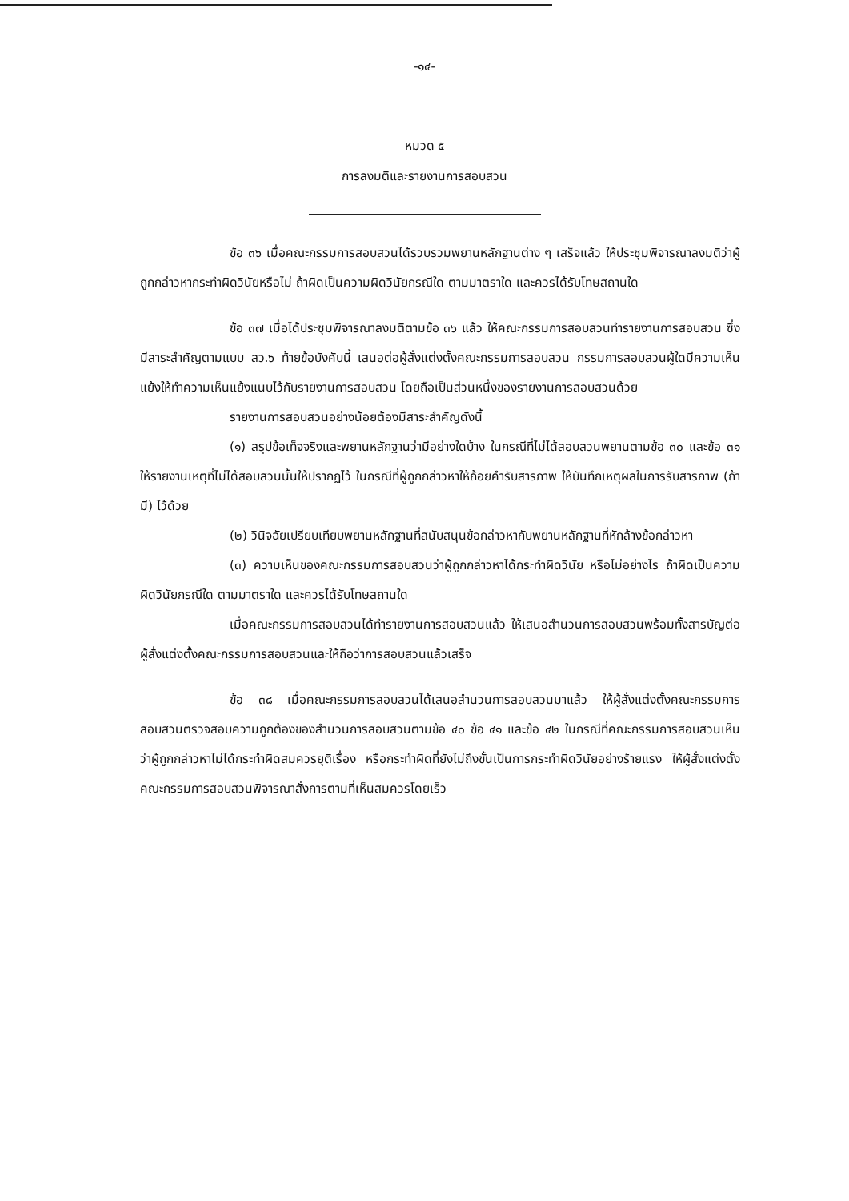-๑๔-
หมวด ๕
การลงมติและรายงานการสอบสวน
ข้อ ๓๖ เมื่อคณะกรรมการสอบสวนได้รวบรวมพยานหลักฐานต่าง ๆ เสร็จแล้ว ให้ประชุมพิจารณาลงมติว่าผู้ถูกกล่าวหากระทำผิดวินัยหรือไม่ ถ้าผิดเป็นความผิดวินัยกรณีใด ตามมาตราใด และควรได้รับโทษสถานใด
ข้อ ๓๗ เมื่อได้ประชุมพิจารณาลงมติตามข้อ ๓๖ แล้ว ให้คณะกรรมการสอบสวนทำรายงานการสอบสวน ซึ่งมีสาระสำคัญตามแบบ สว.๖ ท้ายข้อบังคับนี้ เสนอต่อผู้สั่งแต่งตั้งคณะกรรมการสอบสวน กรรมการสอบสวนผู้ใดมีความเห็นแย้งให้ทำความเห็นแย้งแนบไว้กับรายงานการสอบสวน โดยถือเป็นส่วนหนึ่งของรายงานการสอบสวนด้วย
รายงานการสอบสวนอย่างน้อยต้องมีสาระสำคัญดังนี้
(๑) สรุปข้อเท็จจริงและพยานหลักฐานว่ามีอย่างใดบ้าง ในกรณีที่ไม่ได้สอบสวนพยานตามข้อ ๓๐ และข้อ ๓๑ ให้รายงานเหตุที่ไม่ได้สอบสวนนั้นให้ปรากฏไว้ ในกรณีที่ผู้ถูกกล่าวหาให้ถ้อยคำรับสารภาพ ให้บันทึกเหตุผลในการรับสารภาพ (ถ้ามี) ไว้ด้วย
(๒) วินิจฉัยเปรียบเทียบพยานหลักฐานที่สนับสนุนข้อกล่าวหากับพยานหลักฐานที่หักล้างข้อกล่าวหา
(๓) ความเห็นของคณะกรรมการสอบสวนว่าผู้ถูกกล่าวหาได้กระทำผิดวินัย หรือไม่อย่างไร ถ้าผิดเป็นความผิดวินัยกรณีใด ตามมาตราใด และควรได้รับโทษสถานใด
เมื่อคณะกรรมการสอบสวนได้ทำรายงานการสอบสวนแล้ว ให้เสนอสำนวนการสอบสวนพร้อมทั้งสารบัญต่อผู้สั่งแต่งตั้งคณะกรรมการสอบสวนและให้ถือว่าการสอบสวนแล้วเสร็จ
ข้อ ๓๘ เมื่อคณะกรรมการสอบสวนได้เสนอสำนวนการสอบสวนมาแล้ว ให้ผู้สั่งแต่งตั้งคณะกรรมการสอบสวนตรวจสอบความถูกต้องของสำนวนการสอบสวนตามข้อ ๔๐ ข้อ ๔๑ และข้อ ๔๒ ในกรณีที่คณะกรรมการสอบสวนเห็นว่าผู้ถูกกล่าวหาไม่ได้กระทำผิดสมควรยุติเรื่อง หรือกระทำผิดที่ยังไม่ถึงขั้นเป็นการกระทำผิดวินัยอย่างร้ายแรง ให้ผู้สั่งแต่งตั้งคณะกรรมการสอบสวนพิจารณาสั่งการตามที่เห็นสมควรโดยเร็ว